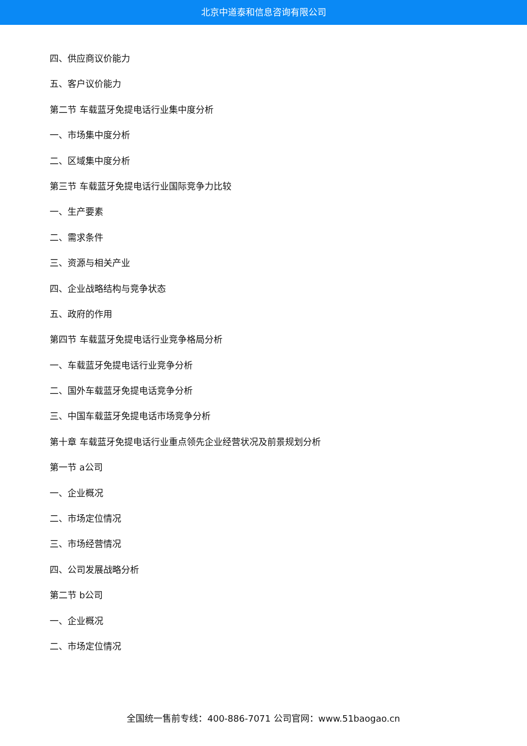北京中道泰和信息咨询有限公司
四、供应商议价能力
五、客户议价能力
第二节 车载蓝牙免提电话行业集中度分析
一、市场集中度分析
二、区域集中度分析
第三节 车载蓝牙免提电话行业国际竞争力比较
一、生产要素
二、需求条件
三、资源与相关产业
四、企业战略结构与竞争状态
五、政府的作用
第四节 车载蓝牙免提电话行业竞争格局分析
一、车载蓝牙免提电话行业竞争分析
二、国外车载蓝牙免提电话竞争分析
三、中国车载蓝牙免提电话市场竞争分析
第十章 车载蓝牙免提电话行业重点领先企业经营状况及前景规划分析
第一节 a公司
一、企业概况
二、市场定位情况
三、市场经营情况
四、公司发展战略分析
第二节 b公司
一、企业概况
二、市场定位情况
全国统一售前专线：400-886-7071 公司官网：www.51baogao.cn